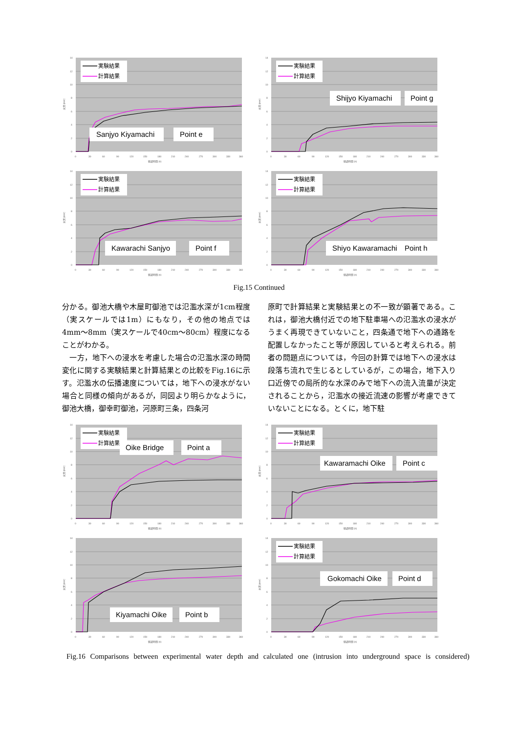0
2
4
6
8
10
12
14
0
30
60
90
120
150
180
210
240
270
300
330
360
経過時間 (s)
水深 (mm)
実験結果
計算結果
Sanjyo Kiyamachi
Point e
0
2
4
6
8
10
12
14
0
30
60
90
120
150
180
210
240
270
300
330
360
経過時間 (s)
水深 (mm)
実験結果
計算結果
Shijyo Kiyamachi
Point g
0
2
4
6
8
10
12
14
0
30
60
90
120
150
180
210
240
270
300
330
360
経過時間 (s)
水深 (mm)
実験結果
計算結果
Kawarachi Sanjyo
Point f
0
2
4
6
8
10
12
14
0
30
60
90
120
150
180
210
240
270
300
330
360
経過時間 (s)
水深 (mm)
実験結果
計算結果
Shiyo Kawaramachi
Point h
Fig.15 Continued
分かる。御池大橋や木屋町御池では氾濫水深が1cm程度（実スケールでは1m）にもなり，その他の地点では4mm～8mm（実スケールで40cm～80cm）程度になることがわかる。
　一方，地下への浸水を考慮した場合の氾濫水深の時間変化に関する実験結果と計算結果との比較をFig.16に示す。氾濫水の伝播速度については，地下への浸水がない場合と同様の傾向があるが，同図より明らかなように，御池大橋，御幸町御池，河原町三条，四条河
原町で計算結果と実験結果との不一致が顕著である。これは，御池大橋付近での地下駐車場への氾濫水の浸水がうまく再現できていないこと，四条通で地下への通路を配置しなかったこと等が原因していると考えられる。前者の問題点については，今回の計算では地下への浸水は段落ち流れで生じるとしているが，この場合，地下入り口近傍での局所的な水深のみで地下への流入流量が決定されることから，氾濫水の接近流速の影響が考慮できていないことになる。とくに，地下駐
0
2
4
6
8
10
12
14
0
30
60
90
120
150
180
210
240
270
300
330
360
経過時間 (s)
水深 (mm)
実験結果
計算結果
Oike Bridge
Point a
0
2
4
6
8
10
12
14
0
30
60
90
120
150
180
210
240
270
300
330
360
経過時間 (s)
水深 (mm)
実験結果
計算結果
Kawaramachi Oike
Point c
0
2
4
6
8
10
12
14
0
30
60
90
120
150
180
210
240
270
300
330
360
経過時間 (s)
水深 (mm)
Kiyamachi Oike
Point b
0
2
4
6
8
10
12
14
0
30
60
90
120
150
180
210
240
270
300
330
360
経過時間 (s)
水深 (mm)
実験結果
計算結果
Gokomachi Oike
Point d
Fig.16 Comparisons between experimental water depth and calculated one (intrusion into underground space is considered)